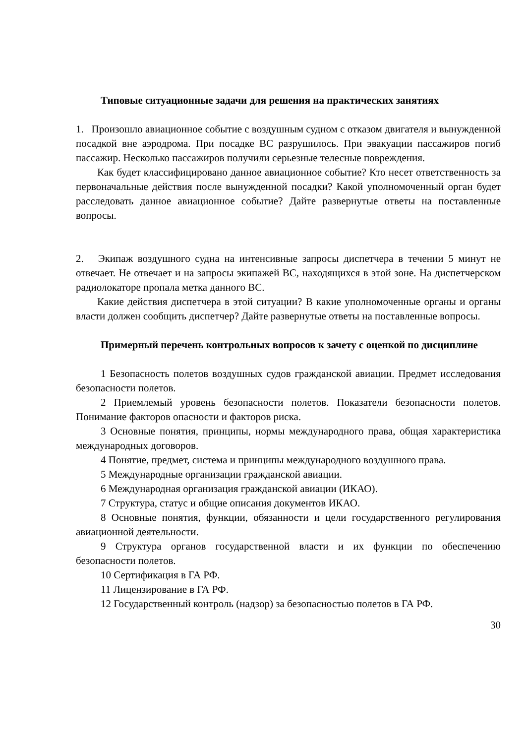Типовые ситуационные задачи для решения на практических занятиях
1. Произошло авиационное событие с воздушным судном с отказом двигателя и вынужденной посадкой вне аэродрома. При посадке ВС разрушилось. При эвакуации пассажиров погиб пассажир. Несколько пассажиров получили серьезные телесные повреждения.
Как будет классифицировано данное авиационное событие? Кто несет ответственность за первоначальные действия после вынужденной посадки? Какой уполномоченный орган будет расследовать данное авиационное событие? Дайте развернутые ответы на поставленные вопросы.
2. Экипаж воздушного судна на интенсивные запросы диспетчера в течении 5 минут не отвечает. Не отвечает и на запросы экипажей ВС, находящихся в этой зоне. На диспетчерском радиолокаторе пропала метка данного ВС.
Какие действия диспетчера в этой ситуации? В какие уполномоченные органы и органы власти должен сообщить диспетчер? Дайте развернутые ответы на поставленные вопросы.
Примерный перечень контрольных вопросов к зачету с оценкой по дисциплине
1 Безопасность полетов воздушных судов гражданской авиации. Предмет исследования безопасности полетов.
2 Приемлемый уровень безопасности полетов. Показатели безопасности полетов. Понимание факторов опасности и факторов риска.
3 Основные понятия, принципы, нормы международного права, общая характеристика международных договоров.
4 Понятие, предмет, система и принципы международного воздушного права.
5 Международные организации гражданской авиации.
6 Международная организация гражданской авиации (ИКАО).
7 Структура, статус и общие описания документов ИКАО.
8 Основные понятия, функции, обязанности и цели государственного регулирования авиационной деятельности.
9 Структура органов государственной власти и их функции по обеспечению безопасности полетов.
10 Сертификация в ГА РФ.
11 Лицензирование в ГА РФ.
12 Государственный контроль (надзор) за безопасностью полетов в ГА РФ.
30